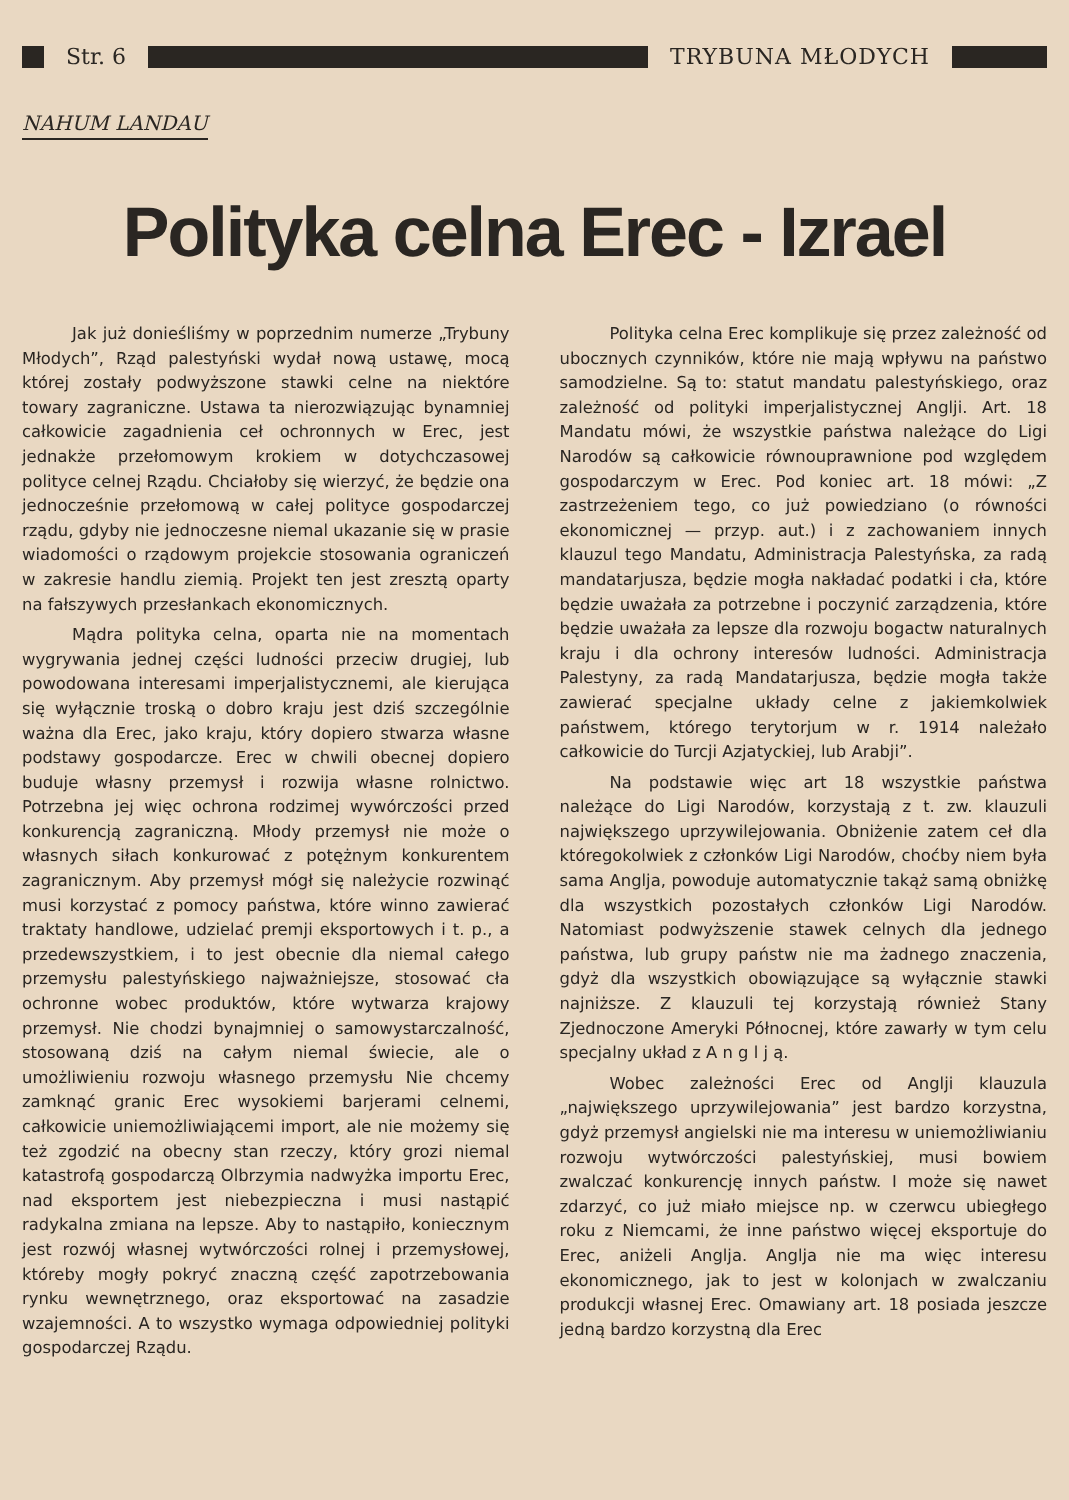Str. 6 TRYBUNA MŁODYCH
NAHUM LANDAU
Polityka celna Erec - Izrael
Jak już donieśliśmy w poprzednim numerze „Trybuny Młodych”, Rząd palestyński wydał nową ustawę, mocą której zostały podwyższone stawki celne na niektóre towary zagraniczne. Ustawa ta nierozwiązując bynamniej całkowicie zagadnienia ceł ochronnych w Erec, jest jednakże przełomowym krokiem w dotychczasowej polityce celnej Rządu. Chciałoby się wierzyć, że będzie ona jednocześnie przełomową w całej polityce gospodarczej rządu, gdyby nie jednoczesne niemal ukazanie się w prasie wiadomości o rządowym projekcie stosowania ograniczeń w zakresie handlu ziemią. Projekt ten jest zresztą oparty na fałszywych przesłankach ekonomicznych.
Mądra polityka celna, oparta nie na momentach wygrywania jednej części ludności przeciw drugiej, lub powodowana interesami imperjalistycznemi, ale kierująca się wyłącznie troską o dobro kraju jest dziś szczególnie ważna dla Erec, jako kraju, który dopiero stwarza własne podstawy gospodarcze. Erec w chwili obecnej dopiero buduje własny przemysł i rozwija własne rolnictwo. Potrzebna jej więc ochrona rodzimej wywórczości przed konkurencją zagraniczną. Młody przemysł nie może o własnych siłach konkurować z potężnym konkurentem zagranicznym. Aby przemysł mógł się należycie rozwinąć musi korzystać z pomocy państwa, które winno zawierać traktaty handlowe, udzielać premji eksportowych i t. p., a przedewszystkiem, i to jest obecnie dla niemal całego przemysłu palestyńskiego najważniejsze, stosować cła ochronne wobec produktów, które wytwarza krajowy przemysł. Nie chodzi bynajmniej o samowystarczalność, stosowaną dziś na całym niemal świecie, ale o umożliwieniu rozwoju własnego przemysłu Nie chcemy zamknąć granic Erec wysokiemi barjerami celnemi, całkowicie uniemożliwiającemi import, ale nie możemy się też zgodzić na obecny stan rzeczy, który grozi niemal katastrofą gospodarczą Olbrzymia nadwyżka importu Erec, nad eksportem jest niebezpieczna i musi nastąpić radykalna zmiana na lepsze. Aby to nastąpiło, koniecznym jest rozwój własnej wytwórczości rolnej i przemysłowej, któreby mogły pokryć znaczną część zapotrzebowania rynku wewnętrznego, oraz eksportować na zasadzie wzajemności. A to wszystko wymaga odpowiedniej polityki gospodarczej Rządu.
Polityka celna Erec komplikuje się przez zależność od ubocznych czynników, które nie mają wpływu na państwo samodzielne. Są to: statut mandatu palestyńskiego, oraz zależność od polityki imperjalistycznej Anglji. Art. 18 Mandatu mówi, że wszystkie państwa należące do Ligi Narodów są całkowicie równouprawnione pod względem gospodarczym w Erec. Pod koniec art. 18 mówi: „Z zastrzeżeniem tego, co już powiedziano (o równości ekonomicznej — przyp. aut.) i z zachowaniem innych klauzul tego Mandatu, Administracja Palestyńska, za radą mandatarjusza, będzie mogła nakładać podatki i cła, które będzie uważała za potrzebne i poczynić zarządzenia, które będzie uważała za lepsze dla rozwoju bogactw naturalnych kraju i dla ochrony interesów ludności. Administracja Palestyny, za radą Mandatarjusza, będzie mogła także zawierać specjalne układy celne z jakiemkolwiek państwem, którego terytorjum w r. 1914 należało całkowicie do Turcji Azjatyckiej, lub Arabji”.
Na podstawie więc art 18 wszystkie państwa należące do Ligi Narodów, korzystają z t. zw. klauzuli największego uprzywilejowania. Obniżenie zatem ceł dla któregokolwiek z członków Ligi Narodów, choćby niem była sama Anglja, powoduje automatycznie takąż samą obniżkę dla wszystkich pozostałych członków Ligi Narodów. Natomiast podwyższenie stawek celnych dla jednego państwa, lub grupy państw nie ma żadnego znaczenia, gdyż dla wszystkich obowiązujące są wyłącznie stawki najniższe. Z klauzuli tej korzystają również Stany Zjednoczone Ameryki Północnej, które zawarły w tym celu specjalny układ z A n g l j ą.
Wobec zależności Erec od Anglji klauzula „największego uprzywilejowania” jest bardzo korzystna, gdyż przemysł angielski nie ma interesu w uniemożliwianiu rozwoju wytwórczości palestyńskiej, musi bowiem zwalczać konkurencję innych państw. I może się nawet zdarzyć, co już miało miejsce np. w czerwcu ubiegłego roku z Niemcami, że inne państwo więcej eksportuje do Erec, aniżeli Anglja. Anglja nie ma więc interesu ekonomicznego, jak to jest w kolonjach w zwalczaniu produkcji własnej Erec. Omawiany art. 18 posiada jeszcze jedną bardzo korzystną dla Erec